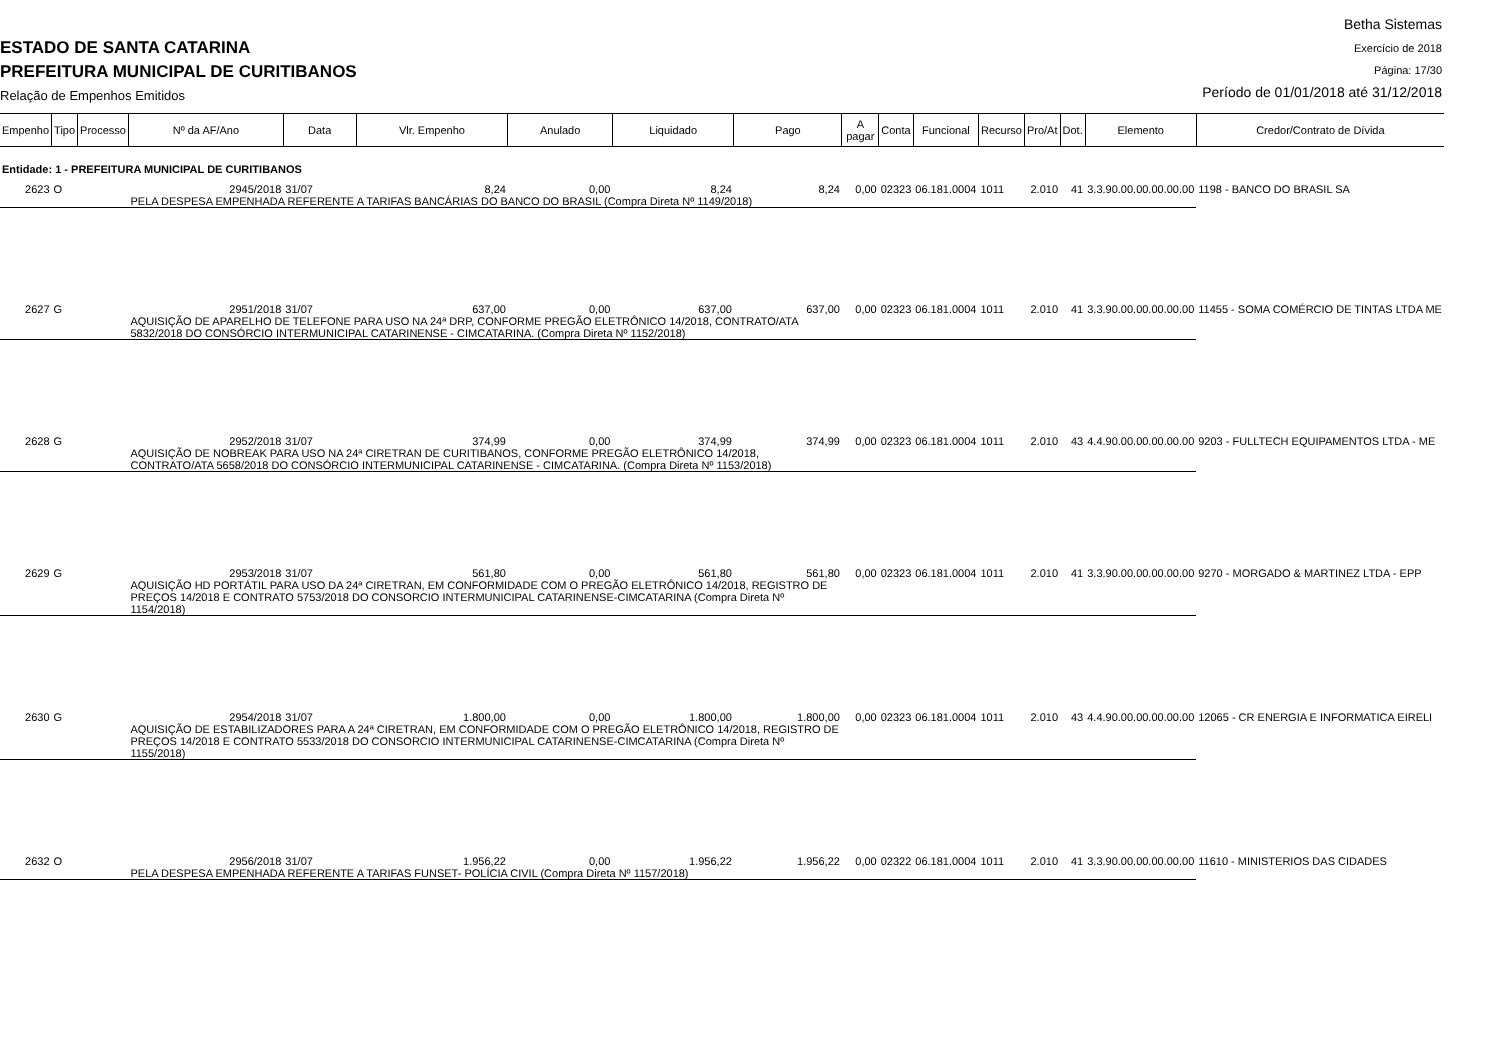ESTADO DE SANTA CATARINA
PREFEITURA MUNICIPAL DE CURITIBANOS
Relação de Empenhos Emitidos
Betha Sistemas
Exercício de 2018
Página: 17/30
Período de 01/01/2018 até 31/12/2018
| Empenho | Tipo | Processo | Nº da AF/Ano | Data | Vlr. Empenho | Anulado | Liquidado | Pago | A pagar | Conta | Funcional | Recurso | Pro/At | Dot. | Elemento | Credor/Contrato de Dívida |
| --- | --- | --- | --- | --- | --- | --- | --- | --- | --- | --- | --- | --- | --- | --- | --- | --- |
| Entidade: 1 - PREFEITURA MUNICIPAL DE CURITIBANOS | | | | | | | | | | | | | | | | |
| 2623 | O | | 2945/2018 | 31/07 | 8,24 | 0,00 | 8,24 | 8,24 | 0,00 | 02323 | 06.181.0004 | 1011 | 2.010 | 41 | 3.3.90.00.00.00.00.00 | 1198 - BANCO DO BRASIL SA |
| | | | PELA DESPESA EMPENHADA REFERENTE A TARIFAS BANCÁRIAS DO BANCO DO BRASIL (Compra Direta Nº 1149/2018) | | | | | | | | | | | | | |
| 2627 | G | | 2951/2018 | 31/07 | 637,00 | 0,00 | 637,00 | 637,00 | 0,00 | 02323 | 06.181.0004 | 1011 | 2.010 | 41 | 3.3.90.00.00.00.00.00 | 11455 - SOMA COMÉRCIO DE TINTAS LTDA ME |
| | | | AQUISIÇÃO DE APARELHO DE TELEFONE PARA USO NA 24ª DRP, CONFORME PREGÃO ELETRÔNICO 14/2018, CONTRATO/ATA 5832/2018 DO CONSÓRCIO INTERMUNICIPAL CATARINENSE - CIMCATARINA. (Compra Direta Nº 1152/2018) | | | | | | | | | | | | | |
| 2628 | G | | 2952/2018 | 31/07 | 374,99 | 0,00 | 374,99 | 374,99 | 0,00 | 02323 | 06.181.0004 | 1011 | 2.010 | 43 | 4.4.90.00.00.00.00.00 | 9203 - FULLTECH EQUIPAMENTOS LTDA - ME |
| | | | AQUISIÇÃO DE NOBREAK PARA USO NA 24ª CIRETRAN DE CURITIBANOS, CONFORME PREGÃO ELETRÔNICO 14/2018, CONTRATO/ATA 5658/2018 DO CONSÓRCIO INTERMUNICIPAL CATARINENSE - CIMCATARINA. (Compra Direta Nº 1153/2018) | | | | | | | | | | | | | |
| 2629 | G | | 2953/2018 | 31/07 | 561,80 | 0,00 | 561,80 | 561,80 | 0,00 | 02323 | 06.181.0004 | 1011 | 2.010 | 41 | 3.3.90.00.00.00.00.00 | 9270 - MORGADO & MARTINEZ LTDA - EPP |
| | | | AQUISIÇÃO HD PORTÁTIL PARA USO DA 24ª CIRETRAN, EM CONFORMIDADE COM O PREGÃO ELETRÔNICO 14/2018, REGISTRO DE PREÇOS 14/2018 E CONTRATO 5753/2018 DO CONSORCIO INTERMUNICIPAL CATARINENSE-CIMCATARINA (Compra Direta Nº 1154/2018) | | | | | | | | | | | | | |
| 2630 | G | | 2954/2018 | 31/07 | 1.800,00 | 0,00 | 1.800,00 | 1.800,00 | 0,00 | 02323 | 06.181.0004 | 1011 | 2.010 | 43 | 4.4.90.00.00.00.00.00 | 12065 - CR ENERGIA E INFORMATICA EIRELI |
| | | | AQUISIÇÃO DE ESTABILIZADORES PARA A 24ª CIRETRAN, EM CONFORMIDADE COM O PREGÃO ELETRÔNICO 14/2018, REGISTRO DE PREÇOS 14/2018 E CONTRATO 5533/2018 DO CONSORCIO INTERMUNICIPAL CATARINENSE-CIMCATARINA (Compra Direta Nº 1155/2018) | | | | | | | | | | | | | |
| 2632 | O | | 2956/2018 | 31/07 | 1.956,22 | 0,00 | 1.956,22 | 1.956,22 | 0,00 | 02322 | 06.181.0004 | 1011 | 2.010 | 41 | 3.3.90.00.00.00.00.00 | 11610 - MINISTERIOS DAS CIDADES |
| | | | PELA DESPESA EMPENHADA REFERENTE A TARIFAS FUNSET- POLÍCIA CIVIL (Compra Direta Nº 1157/2018) | | | | | | | | | | | | | |